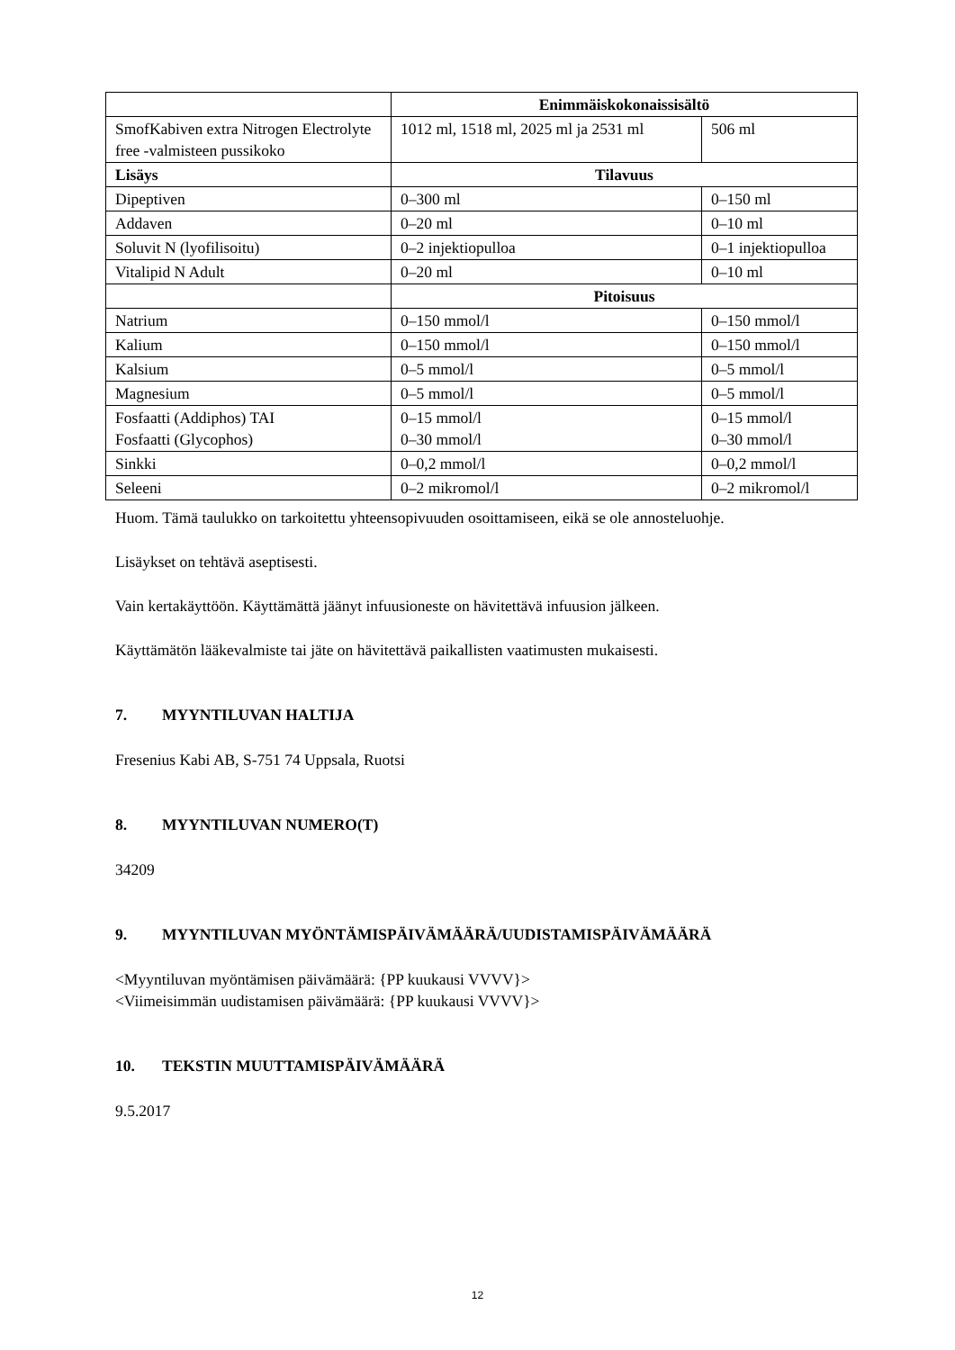| | Enimmäiskokonaissisältö | |
| SmofKabiven extra Nitrogen Electrolyte free -valmisteen pussikoko | 1012 ml, 1518 ml, 2025 ml ja 2531 ml | 506 ml |
| Lisäys | Tilavuus | |
| Dipeptiven | 0–300 ml | 0–150 ml |
| Addaven | 0–20 ml | 0–10 ml |
| Soluvit N (lyofilisoitu) | 0–2 injektiopulloa | 0–1 injektiopulloa |
| Vitalipid N Adult | 0–20 ml | 0–10 ml |
| | Pitoisuus | |
| Natrium | 0–150 mmol/l | 0–150 mmol/l |
| Kalium | 0–150 mmol/l | 0–150 mmol/l |
| Kalsium | 0–5 mmol/l | 0–5 mmol/l |
| Magnesium | 0–5 mmol/l | 0–5 mmol/l |
| Fosfaatti (Addiphos) TAI Fosfaatti (Glycophos) | 0–15 mmol/l 0–30 mmol/l | 0–15 mmol/l 0–30 mmol/l |
| Sinkki | 0–0,2 mmol/l | 0–0,2 mmol/l |
| Seleeni | 0–2 mikromol/l | 0–2 mikromol/l |
Huom. Tämä taulukko on tarkoitettu yhteensopivuuden osoittamiseen, eikä se ole annosteluohje.
Lisäykset on tehtävä aseptisesti.
Vain kertakäyttöön. Käyttämättä jäänyt infuusioneste on hävitettävä infuusion jälkeen.
Käyttämätön lääkevalmiste tai jäte on hävitettävä paikallisten vaatimusten mukaisesti.
7. MYYNTILUVAN HALTIJA
Fresenius Kabi AB, S-751 74 Uppsala, Ruotsi
8. MYYNTILUVAN NUMERO(T)
34209
9. MYYNTILUVAN MYÖNTÄMISPÄIVÄMÄÄRÄ/UUDISTAMISPÄIVÄMÄÄRÄ
<Myyntiluvan myöntämisen päivämäärä: {PP kuukausi VVVV}>
<Viimeisimmän uudistamisen päivämäärä: {PP kuukausi VVVV}>
10. TEKSTIN MUUTTAMISPÄIVÄMÄÄRÄ
9.5.2017
12